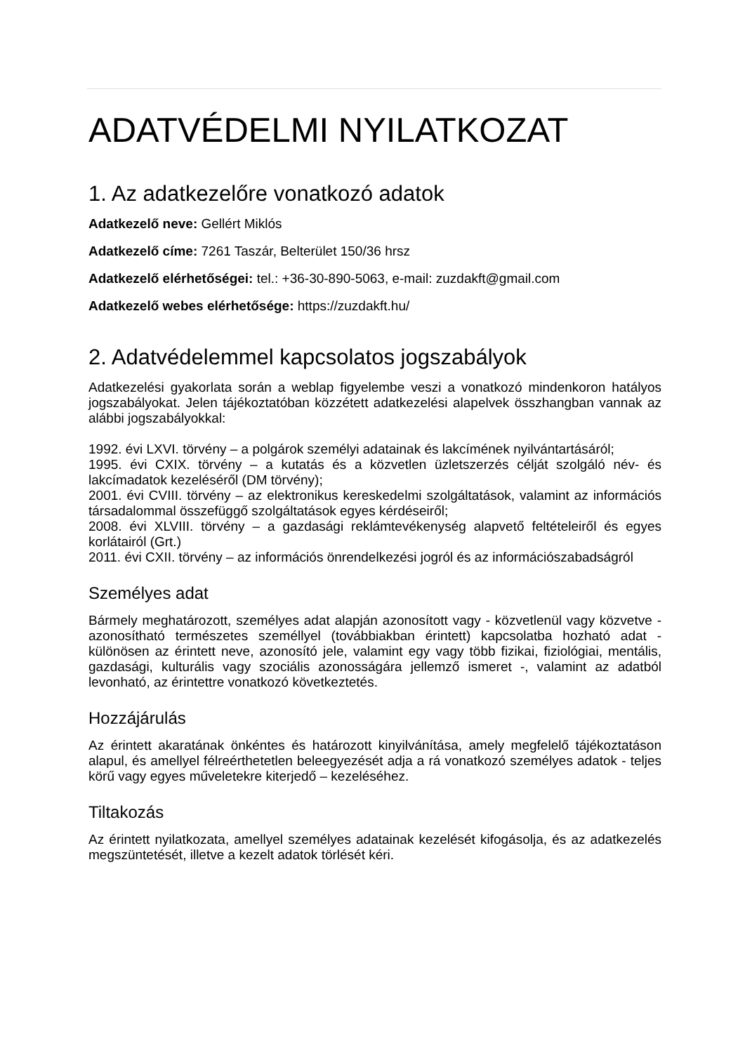ADATVÉDELMI NYILATKOZAT
1. Az adatkezelőre vonatkozó adatok
Adatkezelő neve: Gellért Miklós
Adatkezelő címe: 7261 Taszár, Belterület 150/36 hrsz
Adatkezelő elérhetőségei: tel.: +36-30-890-5063, e-mail: zuzdakft@gmail.com
Adatkezelő webes elérhetősége: https://zuzdakft.hu/
2. Adatvédelemmel kapcsolatos jogszabályok
Adatkezelési gyakorlata során a weblap figyelembe veszi a vonatkozó mindenkoron hatályos jogszabályokat. Jelen tájékoztatóban közzétett adatkezelési alapelvek összhangban vannak az alábbi jogszabályokkal:
1992. évi LXVI. törvény – a polgárok személyi adatainak és lakcímének nyilvántartásáról;
1995. évi CXIX. törvény – a kutatás és a közvetlen üzletszerzés célját szolgáló név- és lakcímadatok kezeléséről (DM törvény);
2001. évi CVIII. törvény – az elektronikus kereskedelmi szolgáltatások, valamint az információs társadalommal összefüggő szolgáltatások egyes kérdéseiről;
2008. évi XLVIII. törvény – a gazdasági reklámtevékenység alapvető feltételeiről és egyes korlátairól (Grt.)
2011. évi CXII. törvény – az információs önrendelkezési jogról és az információszabadságról
Személyes adat
Bármely meghatározott, személyes adat alapján azonosított vagy - közvetlenül vagy közvetve - azonosítható természetes személlyel (továbbiakban érintett) kapcsolatba hozható adat - különösen az érintett neve, azonosító jele, valamint egy vagy több fizikai, fiziológiai, mentális, gazdasági, kulturális vagy szociális azonosságára jellemző ismeret -, valamint az adatból levonható, az érintettre vonatkozó következtetés.
Hozzájárulás
Az érintett akaratának önkéntes és határozott kinyilvánítása, amely megfelelő tájékoztatáson alapul, és amellyel félreérthetetlen beleegyezését adja a rá vonatkozó személyes adatok - teljes körű vagy egyes műveletekre kiterjedő – kezeléséhez.
Tiltakozás
Az érintett nyilatkozata, amellyel személyes adatainak kezelését kifogásolja, és az adatkezelés megszüntetését, illetve a kezelt adatok törlését kéri.